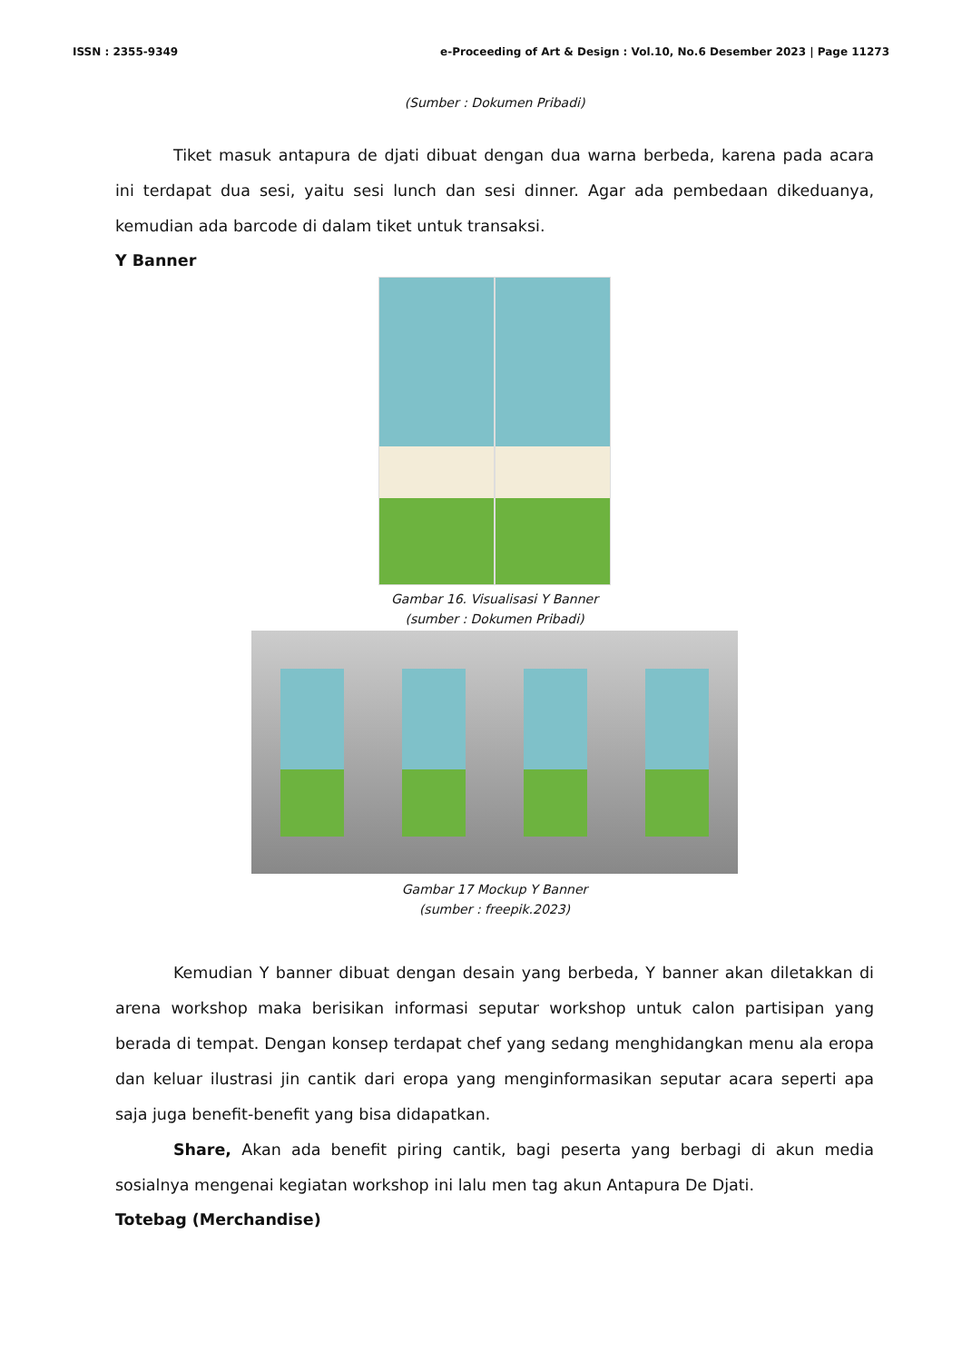ISSN : 2355-9349 e-Proceeding of Art & Design : Vol.10, No.6 Desember 2023 | Page 11273
(Sumber : Dokumen Pribadi)
Tiket masuk antapura de djati dibuat dengan dua warna berbeda, karena pada acara ini terdapat dua sesi, yaitu sesi lunch dan sesi dinner. Agar ada pembedaan dikeduanya, kemudian ada barcode di dalam tiket untuk transaksi.
Y Banner
Gambar 16. Visualisasi Y Banner
(sumber : Dokumen Pribadi)
Gambar 17 Mockup Y Banner
(sumber : freepik.2023)
Kemudian Y banner dibuat dengan desain yang berbeda, Y banner akan diletakkan di arena workshop maka berisikan informasi seputar workshop untuk calon partisipan yang berada di tempat. Dengan konsep terdapat chef yang sedang menghidangkan menu ala eropa dan keluar ilustrasi jin cantik dari eropa yang menginformasikan seputar acara seperti apa saja juga benefit-benefit yang bisa didapatkan.
Share, Akan ada benefit piring cantik, bagi peserta yang berbagi di akun media sosialnya mengenai kegiatan workshop ini lalu men tag akun Antapura De Djati.
Totebag (Merchandise)